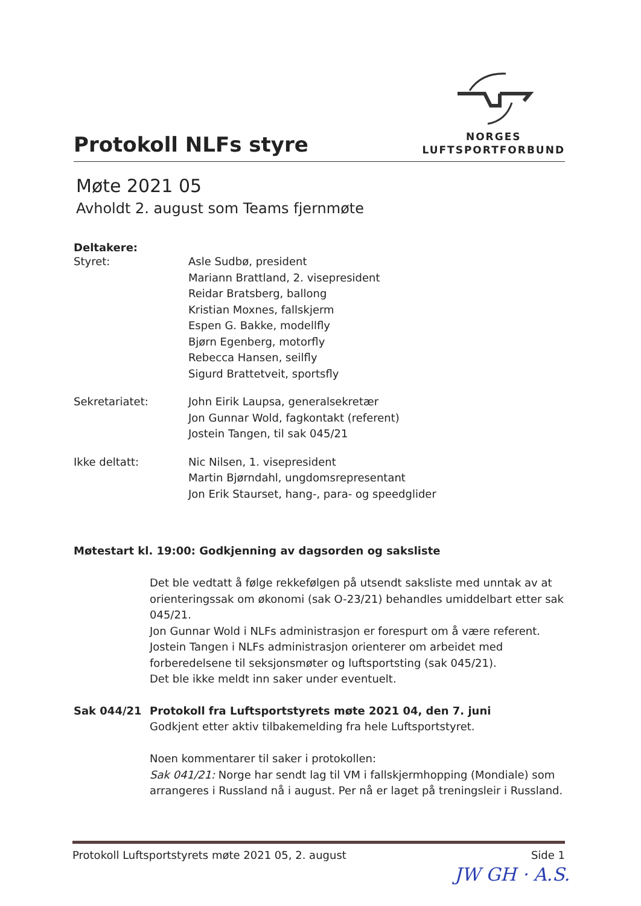Protokoll NLFs styre
NORGES
LUFTSPORTFORBUND
Møte 2021 05
Avholdt 2. august som Teams fjernmøte
Deltakere:
Styret: Asle Sudbø, president
Mariann Brattland, 2. visepresident
Reidar Bratsberg, ballong
Kristian Moxnes, fallskjerm
Espen G. Bakke, modellfly
Bjørn Egenberg, motorfly
Rebecca Hansen, seilfly
Sigurd Brattetveit, sportsfly
Sekretariatet: John Eirik Laupsa, generalsekretær
Jon Gunnar Wold, fagkontakt (referent)
Jostein Tangen, til sak 045/21
Ikke deltatt: Nic Nilsen, 1. visepresident
Martin Bjørndahl, ungdomsrepresentant
Jon Erik Staurset, hang-, para- og speedglider
Møtestart kl. 19:00: Godkjenning av dagsorden og saksliste
Det ble vedtatt å følge rekkefølgen på utsendt saksliste med unntak av at orienteringssak om økonomi (sak O-23/21) behandles umiddelbart etter sak 045/21.
Jon Gunnar Wold i NLFs administrasjon er forespurt om å være referent.
Jostein Tangen i NLFs administrasjon orienterer om arbeidet med forberedelsene til seksjonsmøter og luftsportsting (sak 045/21).
Det ble ikke meldt inn saker under eventuelt.
Sak 044/21 Protokoll fra Luftsportstyrets møte 2021 04, den 7. juni
Godkjent etter aktiv tilbakemelding fra hele Luftsportstyret.
Noen kommentarer til saker i protokollen:
Sak 041/21: Norge har sendt lag til VM i fallskjermhopping (Mondiale) som arrangeres i Russland nå i august. Per nå er laget på treningsleir i Russland.
Protokoll Luftsportstyrets møte 2021 05, 2. august Side 1
JW GH · A.S.